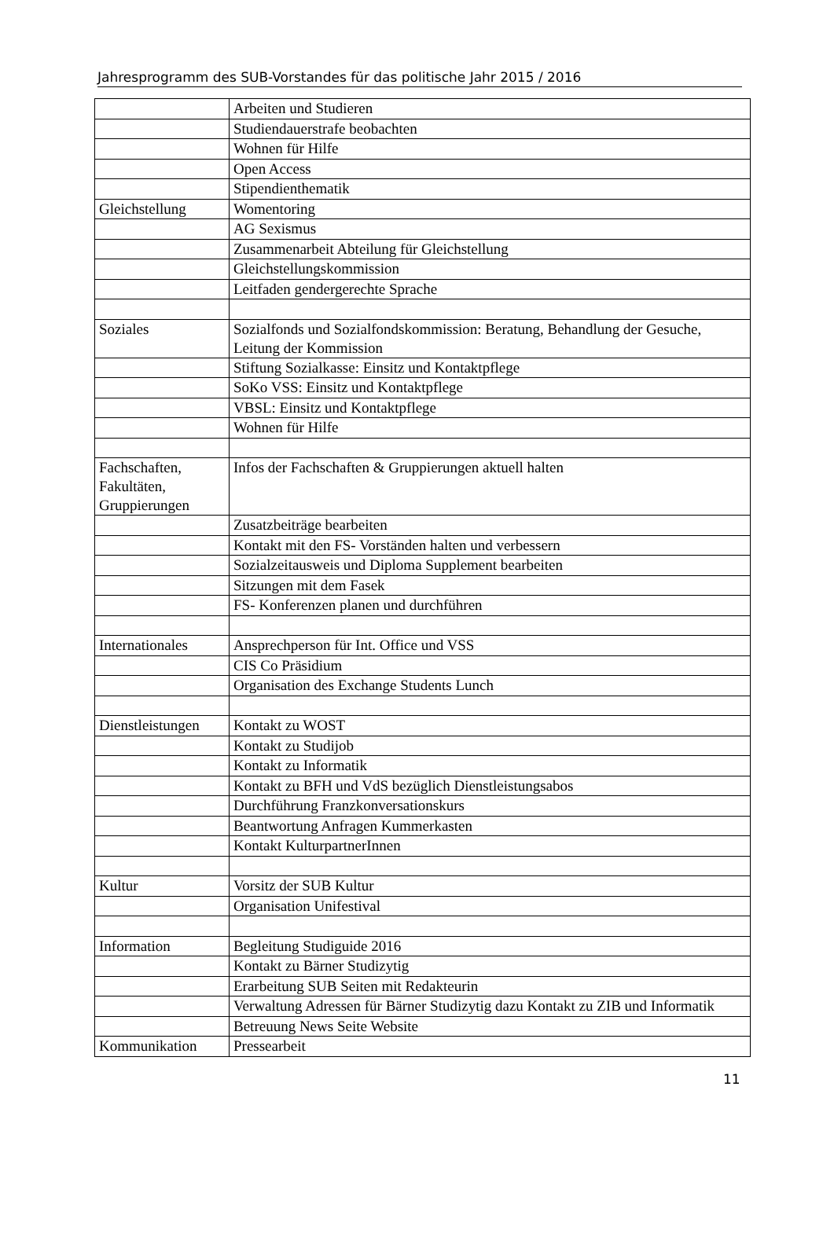Jahresprogramm des SUB-Vorstandes für das politische Jahr 2015 / 2016
| | Arbeiten und Studieren |
| | Studiendauerstrafe beobachten |
| | Wohnen für Hilfe |
| | Open Access |
| | Stipendienthematik |
| Gleichstellung | Womentoring |
| | AG Sexismus |
| | Zusammenarbeit Abteilung für Gleichstellung |
| | Gleichstellungskommission |
| | Leitfaden gendergerechte Sprache |
| Soziales | Sozialfonds und Sozialfondskommission: Beratung, Behandlung der Gesuche, Leitung der Kommission |
| | Stiftung Sozialkasse: Einsitz und Kontaktpflege |
| | SoKo VSS: Einsitz und Kontaktpflege |
| | VBSL: Einsitz und Kontaktpflege |
| | Wohnen für Hilfe |
| Fachschaften, Fakultäten, Gruppierungen | Infos der Fachschaften & Gruppierungen aktuell halten |
| | Zusatzbeiträge bearbeiten |
| | Kontakt mit den FS- Vorständen halten und verbessern |
| | Sozialzeitausweis und Diploma Supplement bearbeiten |
| | Sitzungen mit dem Fasek |
| | FS- Konferenzen planen und durchführen |
| Internationales | Ansprechperson für Int. Office und VSS |
| | CIS Co Präsidium |
| | Organisation des Exchange Students Lunch |
| Dienstleistungen | Kontakt zu WOST |
| | Kontakt zu Studijob |
| | Kontakt zu Informatik |
| | Kontakt zu BFH und VdS bezüglich Dienstleistungsabos |
| | Durchführung Franzkonversationskurs |
| | Beantwortung Anfragen Kummerkasten |
| | Kontakt KulturpartnerInnen |
| Kultur | Vorsitz der SUB Kultur |
| | Organisation Unifestival |
| Information | Begleitung Studiguide 2016 |
| | Kontakt zu Bärner Studizytig |
| | Erarbeitung SUB Seiten mit Redakteurin |
| | Verwaltung Adressen für Bärner Studizytig dazu Kontakt zu ZIB und Informatik |
| | Betreuung News Seite Website |
| Kommunikation | Pressearbeit |
11